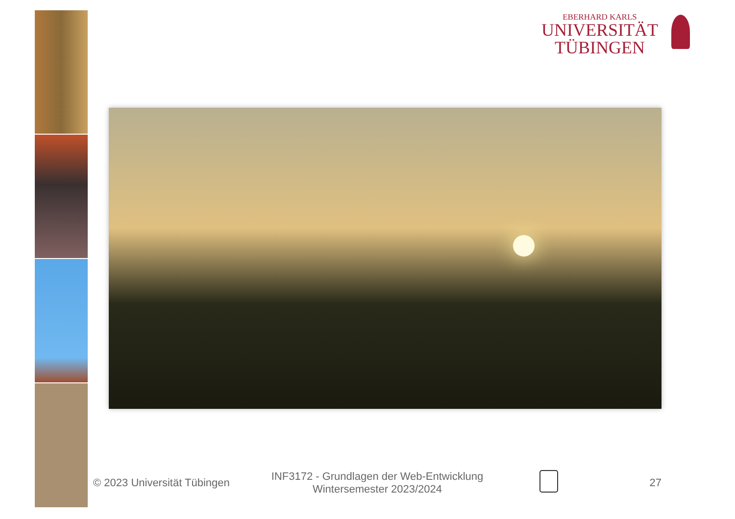EBERHARD KARLS
UNIVERSITÄT
TÜBINGEN
© 2023 Universität Tübingen
INF3172 - Grundlagen der Web-Entwicklung Wintersemester 2023/2024
27